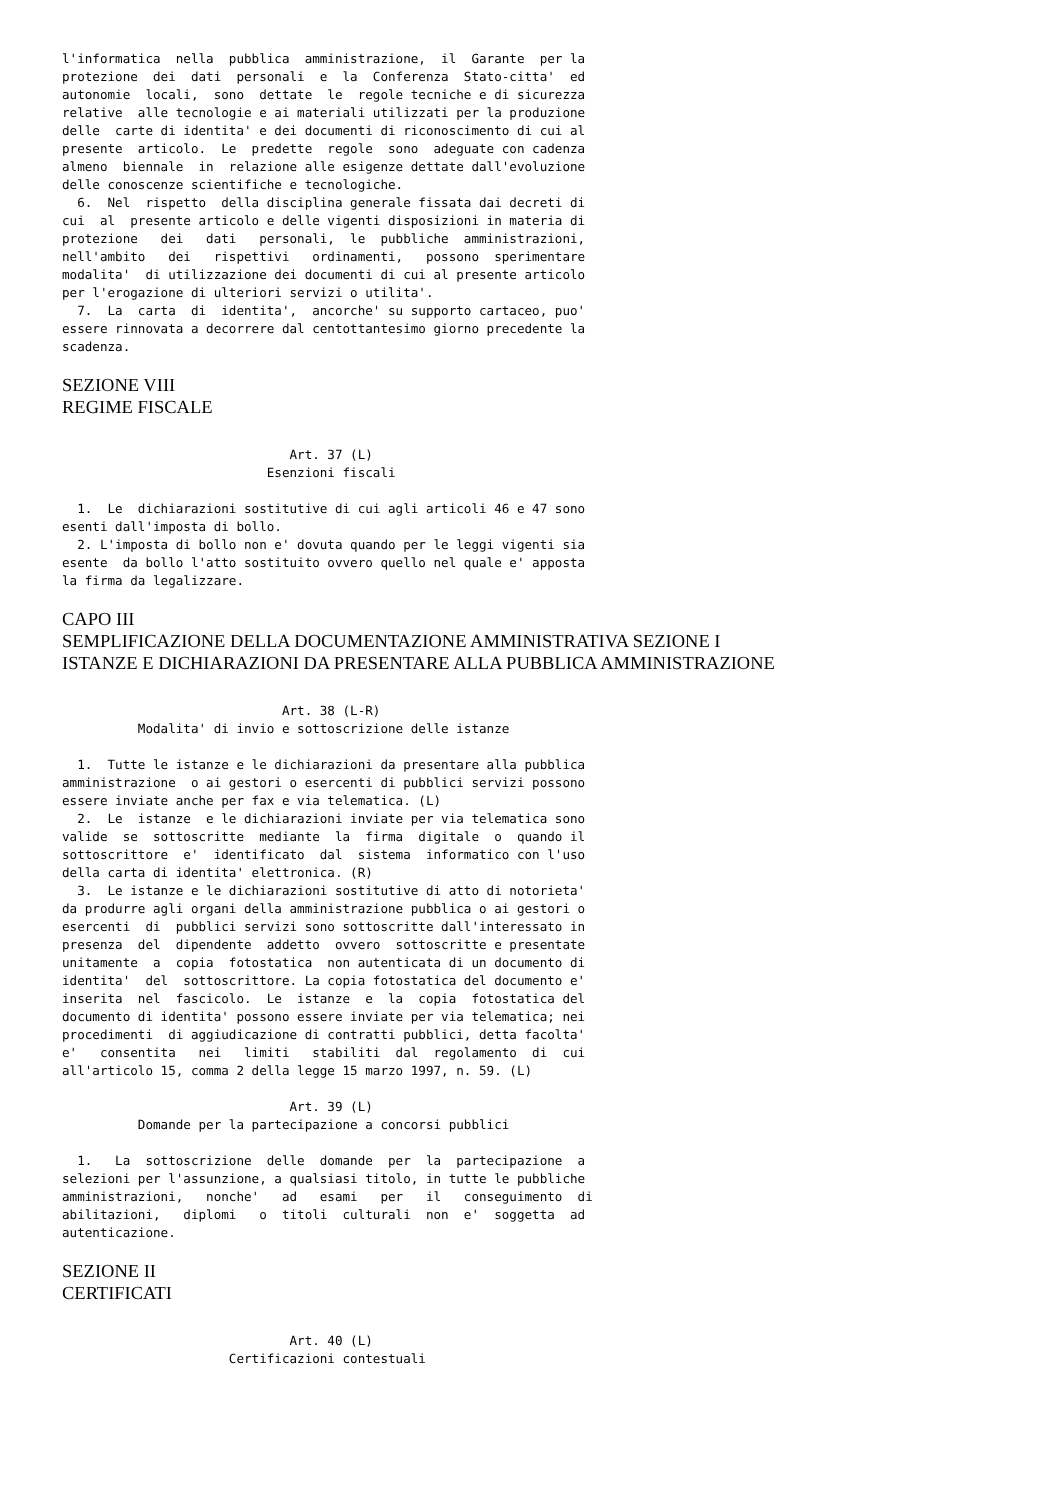l'informatica  nella  pubblica  amministrazione,  il  Garante  per la
protezione  dei  dati  personali  e  la  Conferenza  Stato-citta'  ed
autonomie  locali,  sono  dettate  le  regole tecniche e di sicurezza
relative  alle tecnologie e ai materiali utilizzati per la produzione
delle  carte di identita' e dei documenti di riconoscimento di cui al
presente  articolo.  Le  predette  regole  sono  adeguate con cadenza
almeno  biennale  in  relazione alle esigenze dettate dall'evoluzione
delle conoscenze scientifiche e tecnologiche.
  6.  Nel  rispetto  della disciplina generale fissata dai decreti di
cui  al  presente articolo e delle vigenti disposizioni in materia di
protezione   dei   dati   personali,  le  pubbliche  amministrazioni,
nell'ambito   dei   rispettivi   ordinamenti,   possono  sperimentare
modalita'  di utilizzazione dei documenti di cui al presente articolo
per l'erogazione di ulteriori servizi o utilita'.
  7.  La  carta  di  identita',  ancorche' su supporto cartaceo, puo'
essere rinnovata a decorrere dal centottantesimo giorno precedente la
scadenza.
SEZIONE VIII
REGIME FISCALE
                              Art. 37 (L)
                           Esenzioni fiscali

  1.  Le  dichiarazioni sostitutive di cui agli articoli 46 e 47 sono
esenti dall'imposta di bollo.
  2. L'imposta di bollo non e' dovuta quando per le leggi vigenti sia
esente  da bollo l'atto sostituito ovvero quello nel quale e' apposta
la firma da legalizzare.
CAPO III
SEMPLIFICAZIONE DELLA DOCUMENTAZIONE AMMINISTRATIVA SEZIONE I
ISTANZE E DICHIARAZIONI DA PRESENTARE ALLA PUBBLICA AMMINISTRAZIONE
                             Art. 38 (L-R)
          Modalita' di invio e sottoscrizione delle istanze

  1.  Tutte le istanze e le dichiarazioni da presentare alla pubblica
amministrazione  o ai gestori o esercenti di pubblici servizi possono
essere inviate anche per fax e via telematica. (L)
  2.  Le  istanze  e le dichiarazioni inviate per via telematica sono
valide  se  sottoscritte  mediante  la  firma  digitale  o  quando il
sottoscrittore  e'  identificato  dal  sistema  informatico con l'uso
della carta di identita' elettronica. (R)
  3.  Le istanze e le dichiarazioni sostitutive di atto di notorieta'
da produrre agli organi della amministrazione pubblica o ai gestori o
esercenti  di  pubblici servizi sono sottoscritte dall'interessato in
presenza  del  dipendente  addetto  ovvero  sottoscritte e presentate
unitamente  a  copia  fotostatica  non autenticata di un documento di
identita'  del  sottoscrittore. La copia fotostatica del documento e'
inserita  nel  fascicolo.  Le  istanze  e  la  copia  fotostatica del
documento di identita' possono essere inviate per via telematica; nei
procedimenti  di aggiudicazione di contratti pubblici, detta facolta'
e'   consentita   nei   limiti   stabiliti  dal  regolamento  di  cui
all'articolo 15, comma 2 della legge 15 marzo 1997, n. 59. (L)

                              Art. 39 (L)
          Domande per la partecipazione a concorsi pubblici

  1.   La  sottoscrizione  delle  domande  per  la  partecipazione  a
selezioni per l'assunzione, a qualsiasi titolo, in tutte le pubbliche
amministrazioni,   nonche'   ad   esami   per   il   conseguimento  di
abilitazioni,   diplomi   o  titoli  culturali  non  e'  soggetta  ad
autenticazione.
SEZIONE II
CERTIFICATI
                              Art. 40 (L)
                      Certificazioni contestuali